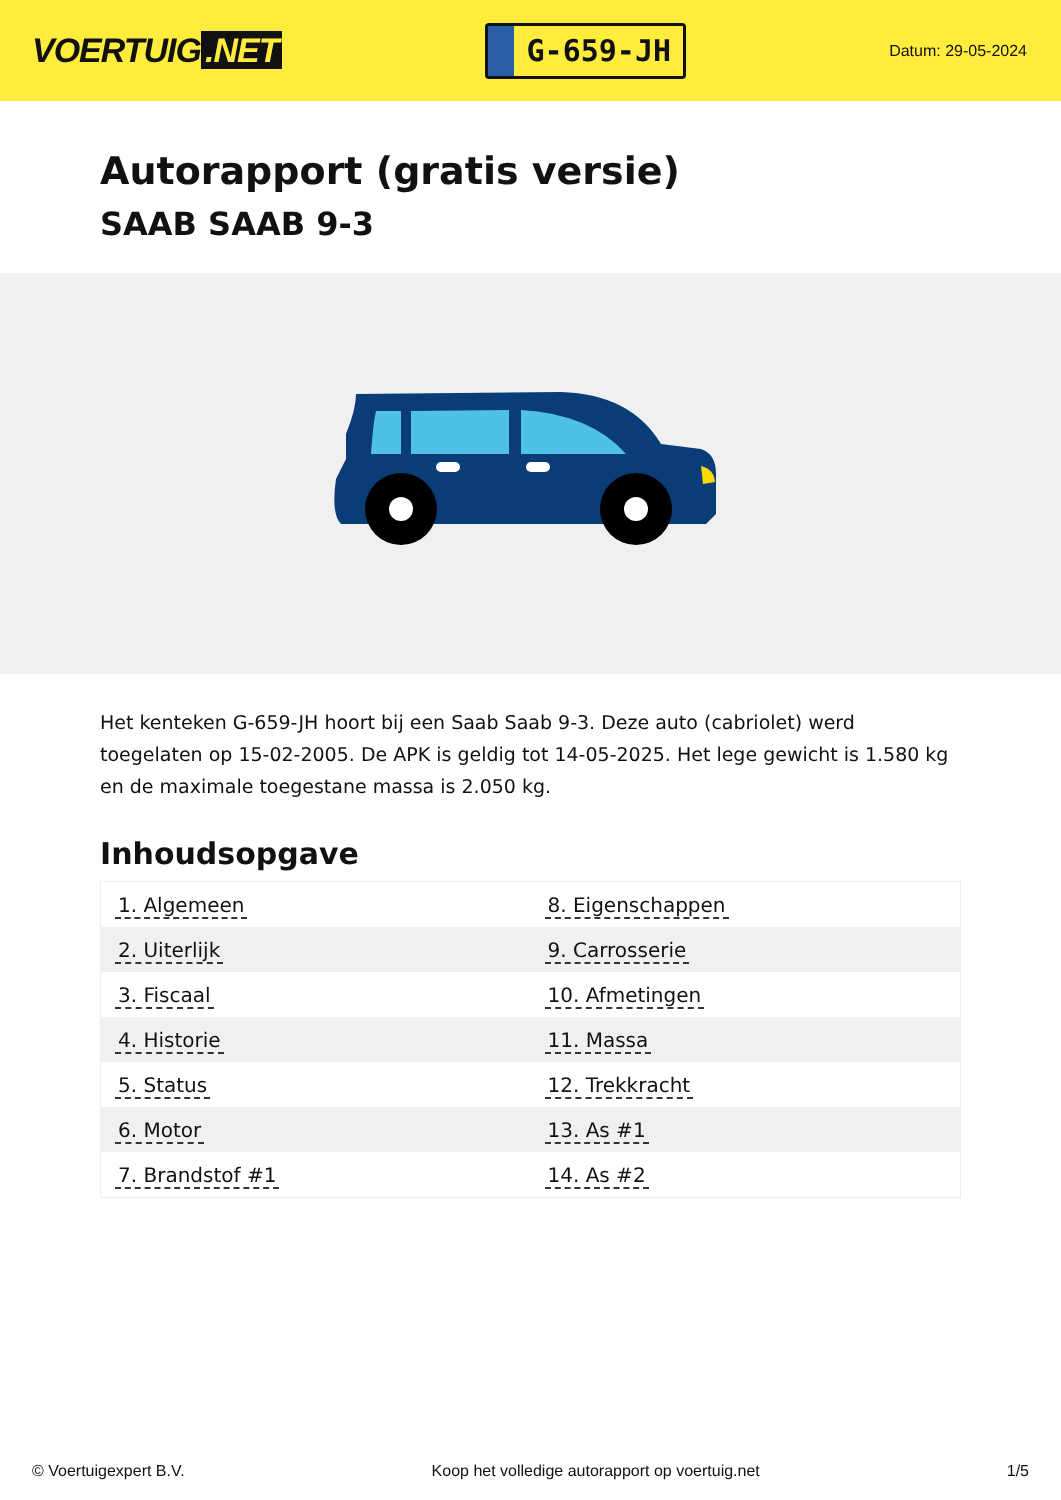VOERTUIG.NET
G-659-JH
Datum: 29-05-2024
Autorapport (gratis versie)
SAAB SAAB 9-3
Het kenteken G-659-JH hoort bij een Saab Saab 9-3. Deze auto (cabriolet) werd toegelaten op 15-02-2005. De APK is geldig tot 14-05-2025. Het lege gewicht is 1.580 kg en de maximale toegestane massa is 2.050 kg.
Inhoudsopgave
| 1. Algemeen | 8. Eigenschappen |
| 2. Uiterlijk | 9. Carrosserie |
| 3. Fiscaal | 10. Afmetingen |
| 4. Historie | 11. Massa |
| 5. Status | 12. Trekkracht |
| 6. Motor | 13. As #1 |
| 7. Brandstof #1 | 14. As #2 |
© Voertuigexpert B.V. Koop het volledige autorapport op voertuig.net
1/5